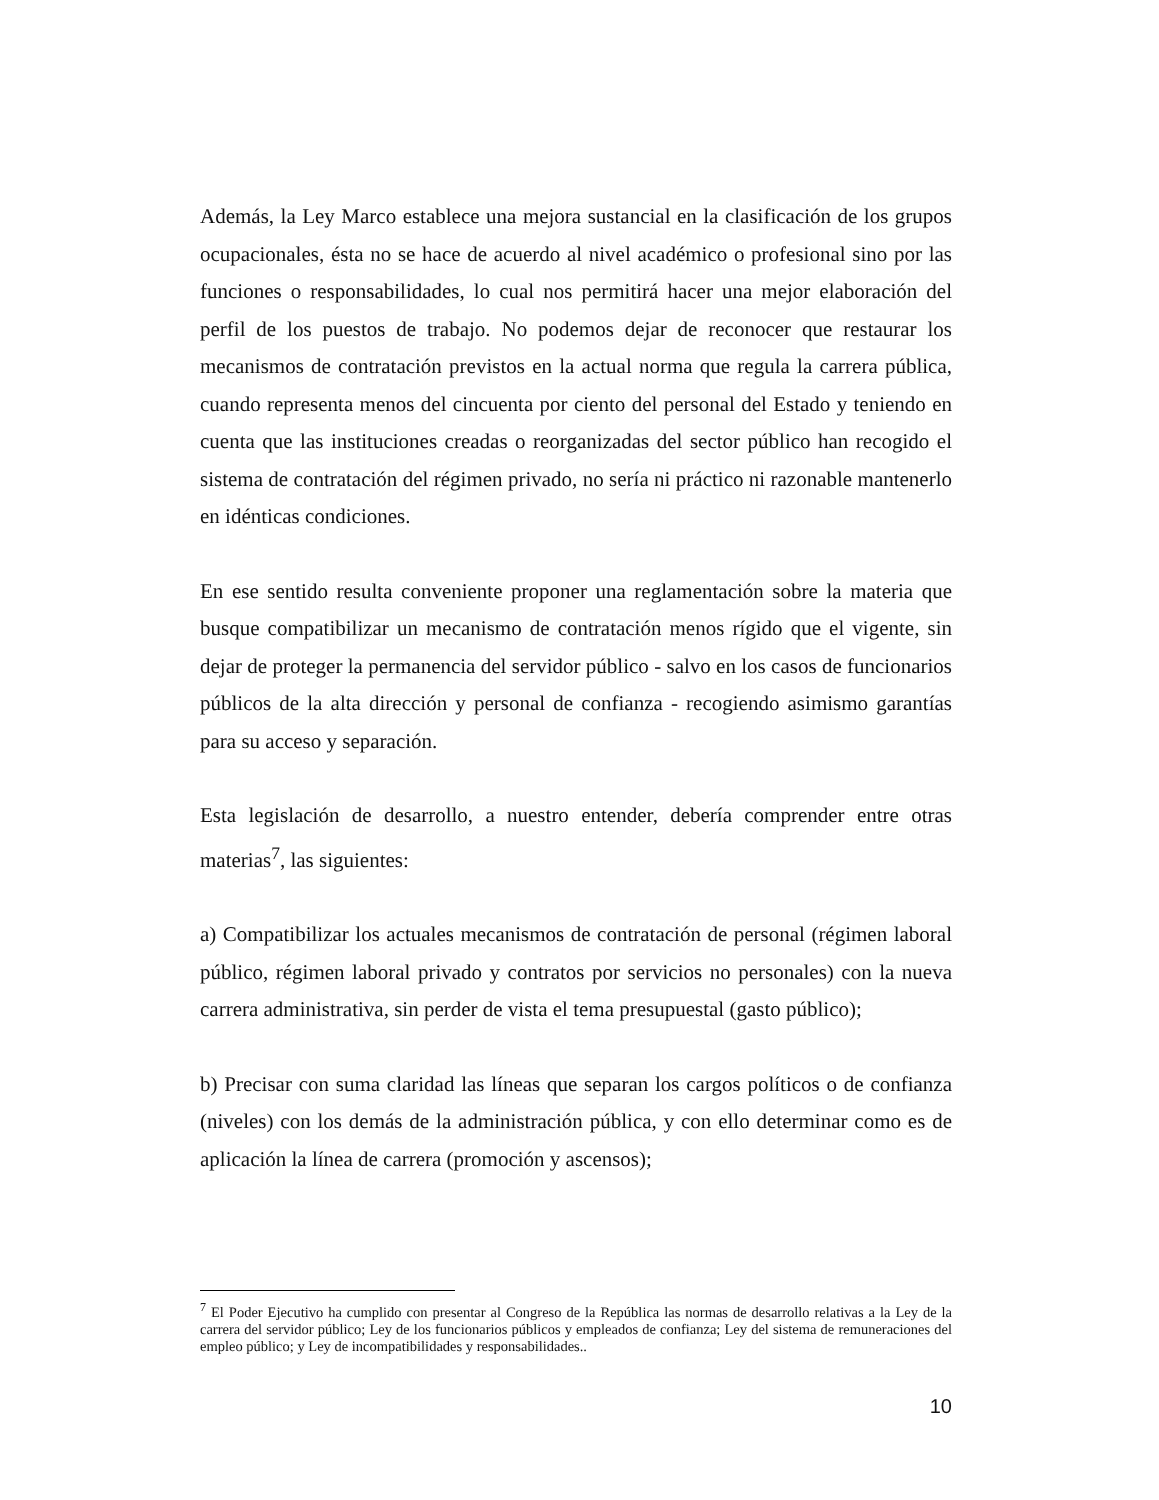Además, la Ley Marco establece una mejora sustancial en la clasificación de los grupos ocupacionales, ésta no se hace de acuerdo al nivel académico o profesional sino por las funciones o responsabilidades, lo cual nos permitirá hacer una mejor elaboración del perfil de los puestos de trabajo. No podemos dejar de reconocer que restaurar los mecanismos de contratación previstos en la actual norma que regula la carrera pública, cuando representa menos del cincuenta por ciento del personal del Estado y teniendo en cuenta que las instituciones creadas o reorganizadas del sector público han recogido el sistema de contratación del régimen privado, no sería ni práctico ni razonable mantenerlo en idénticas condiciones.
En ese sentido resulta conveniente proponer una reglamentación sobre la materia que busque compatibilizar un mecanismo de contratación menos rígido que el vigente, sin dejar de proteger la permanencia del servidor público - salvo en los casos de funcionarios públicos de la alta dirección y personal de confianza - recogiendo asimismo garantías para su acceso y separación.
Esta legislación de desarrollo, a nuestro entender, debería comprender entre otras materias<sup>7</sup>, las siguientes:
a) Compatibilizar los actuales mecanismos de contratación de personal (régimen laboral público, régimen laboral privado y contratos por servicios no personales) con la nueva carrera administrativa, sin perder de vista el tema presupuestal (gasto público);
b) Precisar con suma claridad las líneas que separan los cargos políticos o de confianza (niveles) con los demás de la administración pública, y con ello determinar como es de aplicación la línea de carrera (promoción y ascensos);
<sup>7</sup> El Poder Ejecutivo ha cumplido con presentar al Congreso de la República las normas de desarrollo relativas a la Ley de la carrera del servidor público; Ley de los funcionarios públicos y empleados de confianza; Ley del sistema de remuneraciones del empleo público; y Ley de incompatibilidades y responsabilidades..
10